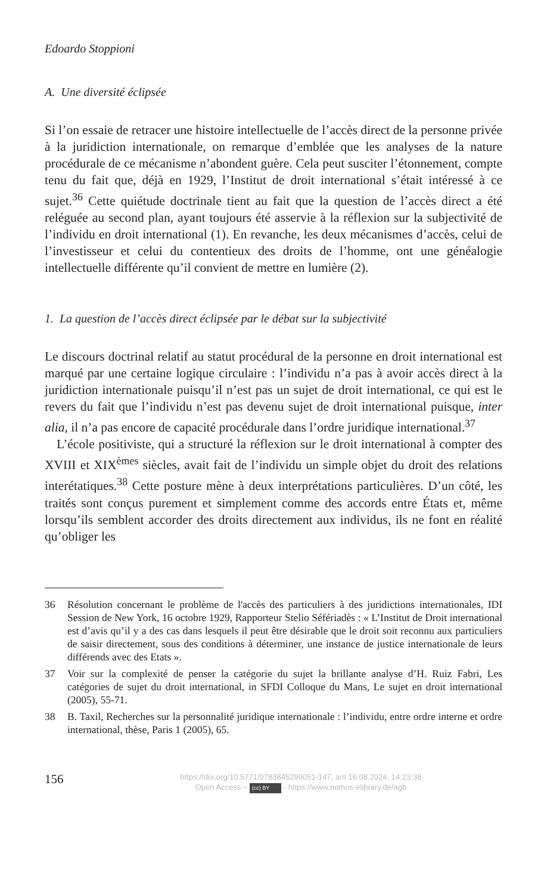Edoardo Stoppioni
A. Une diversité éclipsée
Si l’on essaie de retracer une histoire intellectuelle de l’accès direct de la personne privée à la juridiction internationale, on remarque d’emblée que les analyses de la nature procédurale de ce mécanisme n’abondent guère. Cela peut susciter l’étonnement, compte tenu du fait que, déjà en 1929, l’Institut de droit international s’était intéressé à ce sujet.<sup>36</sup> Cette quiétude doctrinale tient au fait que la question de l’accès direct a été reléguée au second plan, ayant toujours été asservie à la réflexion sur la subjectivité de l’individu en droit international (1). En revanche, les deux mécanismes d’accès, celui de l’investisseur et celui du contentieux des droits de l’homme, ont une généalogie intellectuelle différente qu’il convient de mettre en lumière (2).
1. La question de l’accès direct éclipsée par le débat sur la subjectivité
Le discours doctrinal relatif au statut procédural de la personne en droit international est marqué par une certaine logique circulaire : l’individu n’a pas à avoir accès direct à la juridiction internationale puisqu’il n’est pas un sujet de droit international, ce qui est le revers du fait que l’individu n’est pas devenu sujet de droit international puisque, inter alia, il n’a pas encore de capacité procédurale dans l’ordre juridique international.<sup>37</sup>
L’école positiviste, qui a structuré la réflexion sur le droit international à compter des XVIII et XIX<sup>èmes</sup> siècles, avait fait de l’individu un simple objet du droit des relations interétatiques.<sup>38</sup> Cette posture mène à deux interprétations particulières. D’un côté, les traités sont conçus purement et simplement comme des accords entre États et, même lorsqu’ils semblent accorder des droits directement aux individus, ils ne font en réalité qu’obliger les
36 Résolution concernant le problème de l'accès des particuliers à des juridictions internationales, IDI Session de New York, 16 octobre 1929, Rapporteur Stelio Séfériadès : « L’Institut de Droit international est d’avis qu’il y a des cas dans lesquels il peut être désirable que le droit soit reconnu aux particuliers de saisir directement, sous des conditions à déterminer, une instance de justice internationale de leurs différends avec des Etats ».
37 Voir sur la complexité de penser la catégorie du sujet la brillante analyse d’H. Ruiz Fabri, Les catégories de sujet du droit international, in SFDI Colloque du Mans, Le sujet en droit international (2005), 55-71.
38 B. Taxil, Recherches sur la personnalité juridique internationale : l’individu, entre ordre interne et ordre international, thèse, Paris 1 (2005), 65.
156
https://doi.org/10.5771/9783845299051-147, am 16.08.2024, 14:23:38
Open Access – (cc) BY - https://www.nomos-elibrary.de/agb